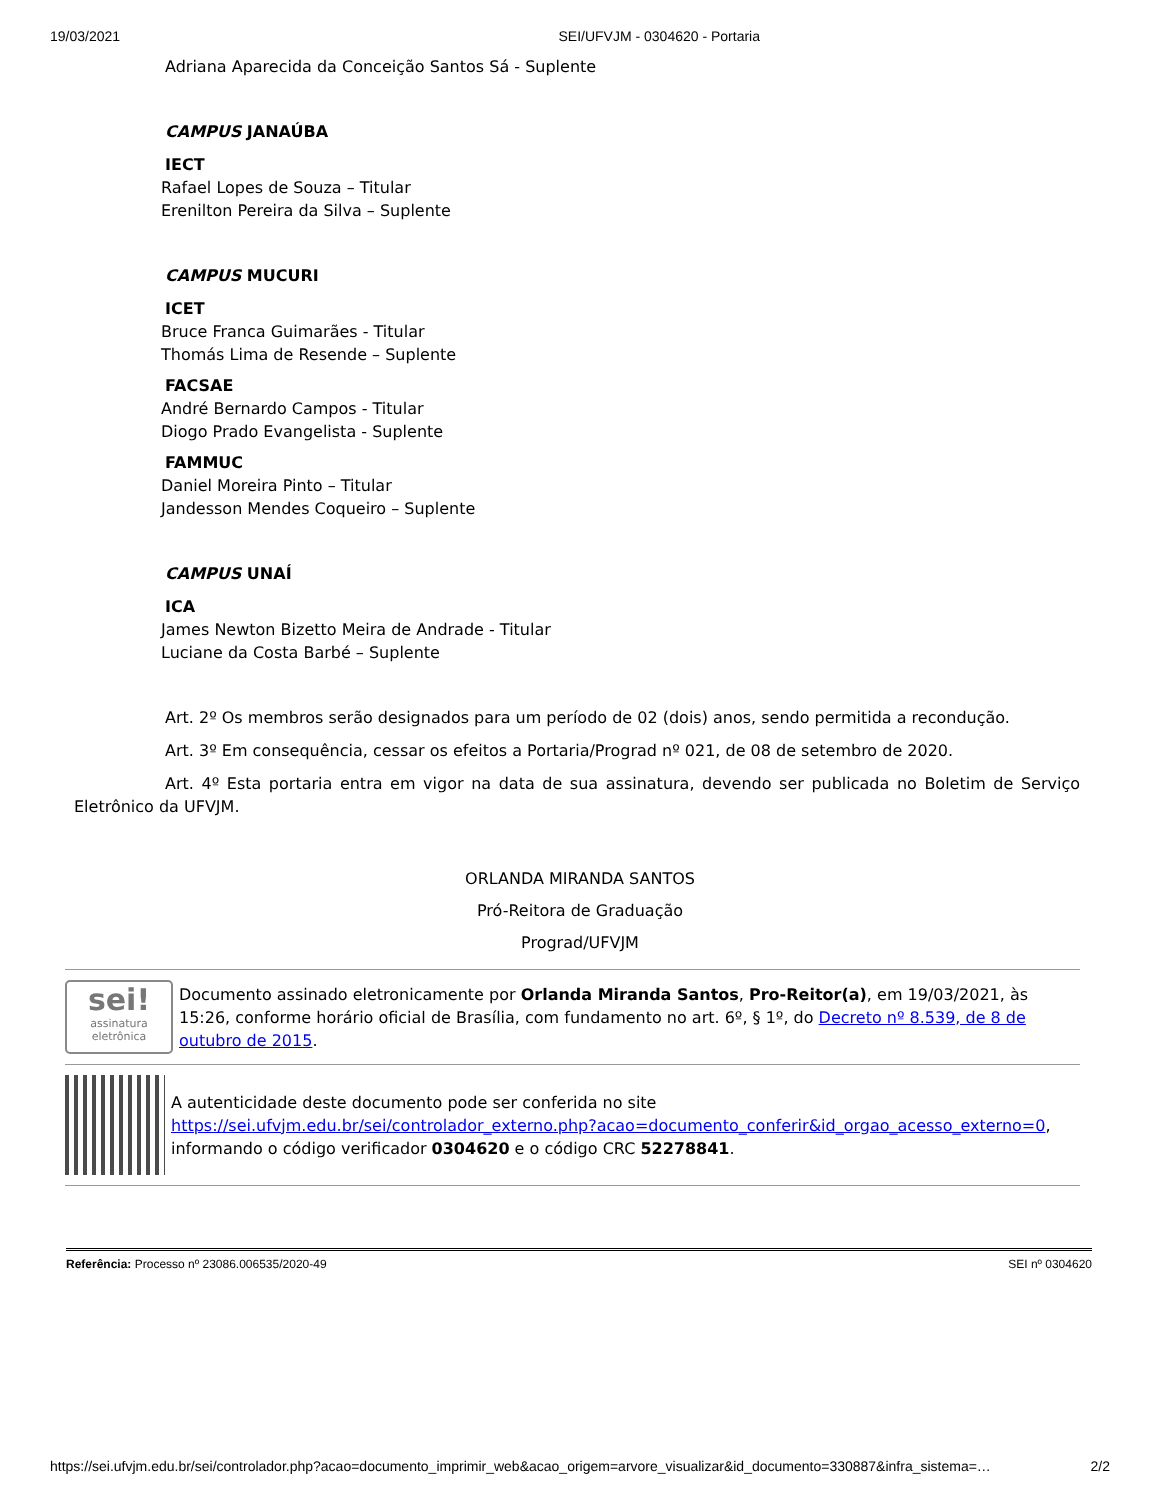19/03/2021 SEI/UFVJM - 0304620 - Portaria
Adriana Aparecida da Conceição Santos Sá - Suplente
CAMPUS JANAÚBA
IECT
Rafael Lopes de Souza – Titular
Erenilton Pereira da Silva – Suplente
CAMPUS MUCURI
ICET
Bruce Franca Guimarães - Titular
Thomás Lima de Resende – Suplente
FACSAE
André Bernardo Campos - Titular
Diogo Prado Evangelista - Suplente
FAMMUC
Daniel Moreira Pinto – Titular
Jandesson Mendes Coqueiro – Suplente
CAMPUS UNAÍ
ICA
James Newton Bizetto Meira de Andrade - Titular
Luciane da Costa Barbé – Suplente
Art. 2º Os membros serão designados para um período de 02 (dois) anos, sendo permitida a recondução.
Art. 3º Em consequência, cessar os efeitos a Portaria/Prograd nº 021, de 08 de setembro de 2020.
Art. 4º Esta portaria entra em vigor na data de sua assinatura, devendo ser publicada no Boletim de Serviço Eletrônico da UFVJM.
ORLANDA MIRANDA SANTOS
Pró-Reitora de Graduação
Prograd/UFVJM
sei!
assinatura eletrônica
Documento assinado eletronicamente por Orlanda Miranda Santos, Pro-Reitor(a), em 19/03/2021, às 15:26, conforme horário oficial de Brasília, com fundamento no art. 6º, § 1º, do Decreto nº 8.539, de 8 de outubro de 2015.
A autenticidade deste documento pode ser conferida no site https://sei.ufvjm.edu.br/sei/controlador_externo.php?acao=documento_conferir&id_orgao_acesso_externo=0, informando o código verificador 0304620 e o código CRC 52278841.
Referência: Processo nº 23086.006535/2020-49 SEI nº 0304620
https://sei.ufvjm.edu.br/sei/controlador.php?acao=documento_imprimir_web&acao_origem=arvore_visualizar&id_documento=330887&infra_sistema=… 2/2